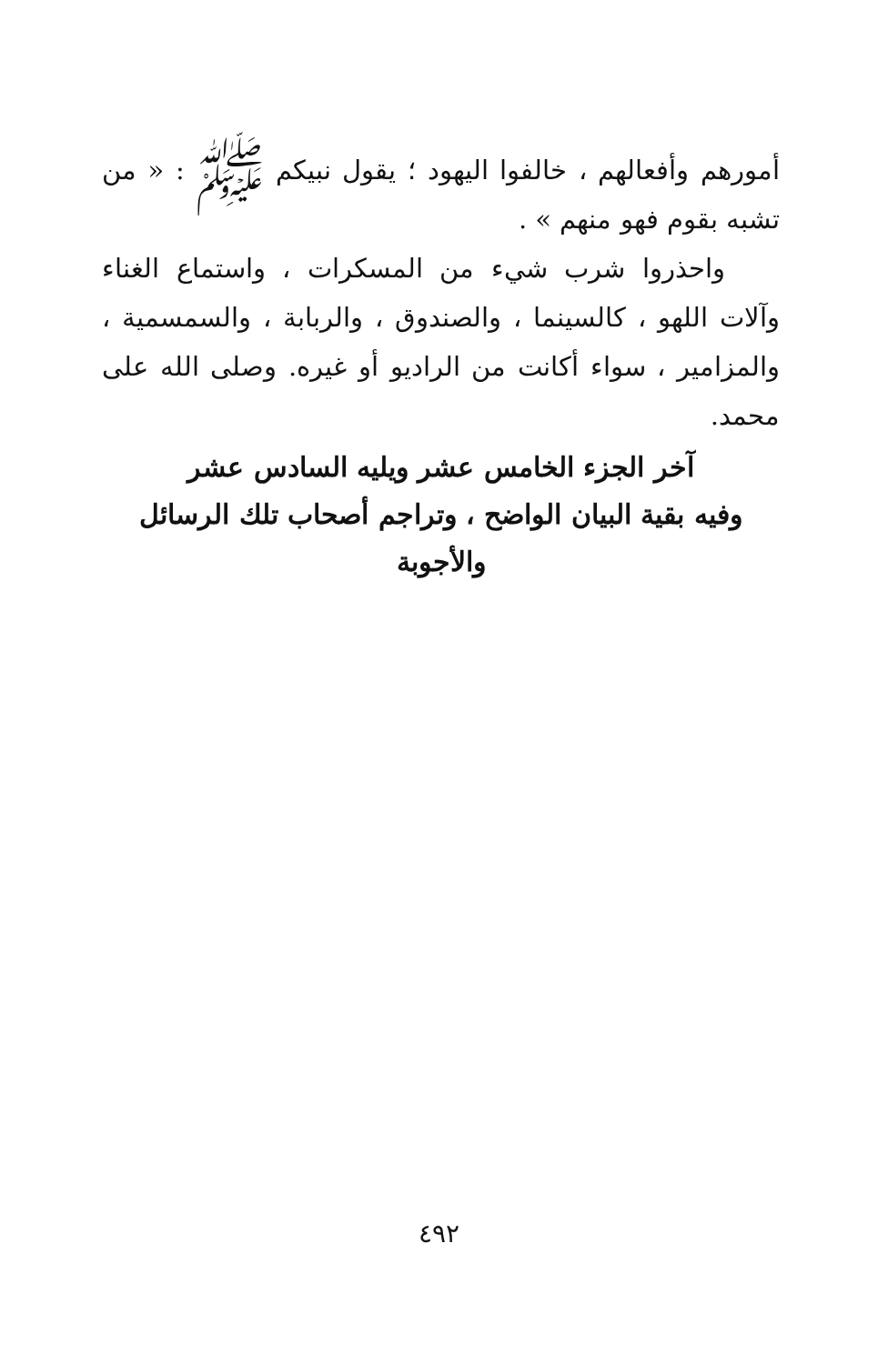أمورهم وأفعالهم ، خالفوا اليهود ؛ يقول نبيكم ﷺ : « من تشبه بقوم فهو منهم » .
واحذروا شرب شيء من المسكرات ، واستماع الغناء وآلات اللهو ، كالسينما ، والصندوق ، والربابة ، والسمسمية ، والمزامير ، سواء أكانت من الراديو أو غيره. وصلى الله على محمد.
آخر الجزء الخامس عشر ويليه السادس عشر
وفيه بقية البيان الواضح ، وتراجم أصحاب تلك الرسائل
والأجوبة
٤٩٢